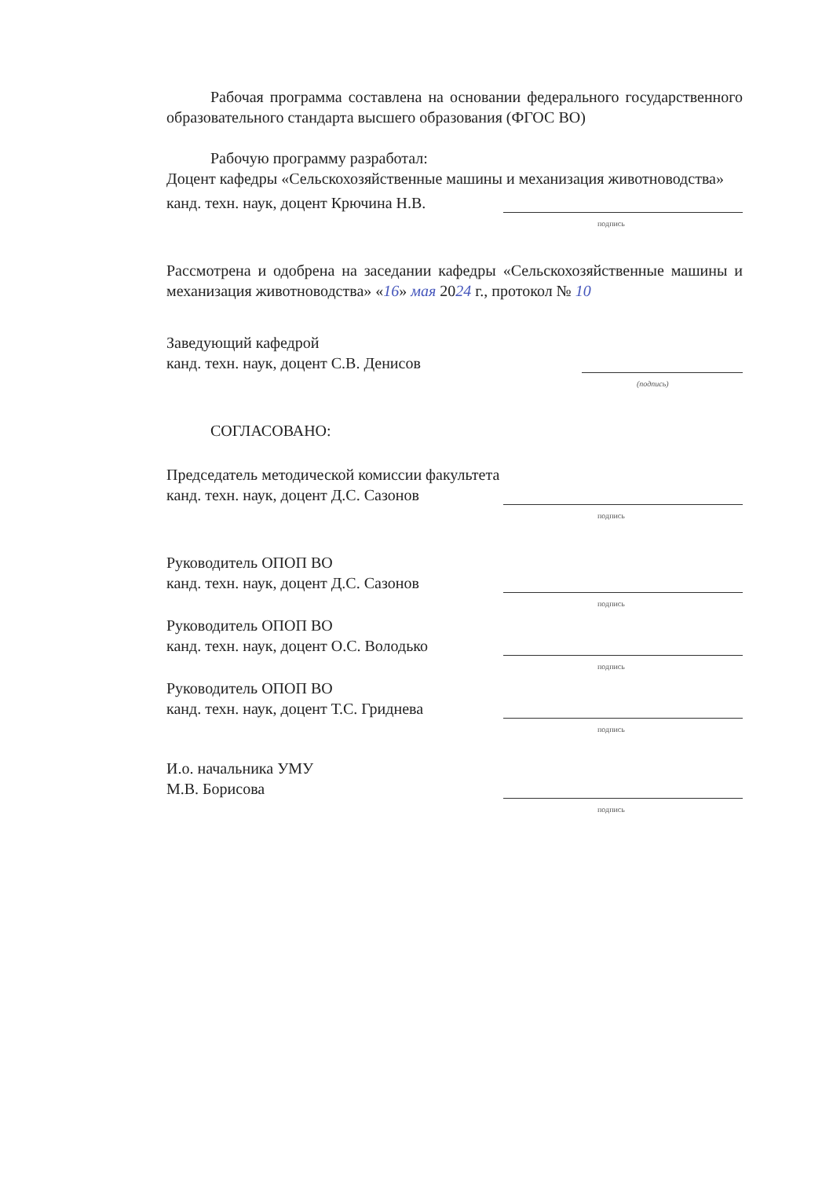Рабочая программа составлена на основании федерального государственного образовательного стандарта высшего образования (ФГОС ВО)
Рабочую программу разработал:
Доцент кафедры «Сельскохозяйственные машины и механизация животноводства»
канд. техн. наук, доцент Крючина Н.В.
подпись
Рассмотрена и одобрена на заседании кафедры «Сельскохозяйственные машины и механизация животноводства» «16» мая 2024 г., протокол № 10
Заведующий кафедрой
канд. техн. наук, доцент С.В. Денисов
(подпись)
СОГЛАСОВАНО:
Председатель методической комиссии факультета
канд. техн. наук, доцент Д.С. Сазонов
подпись
Руководитель ОПОП ВО
канд. техн. наук, доцент Д.С. Сазонов
подпись
Руководитель ОПОП ВО
канд. техн. наук, доцент О.С. Володько
подпись
Руководитель ОПОП ВО
канд. техн. наук, доцент Т.С. Гриднева
подпись
И.о. начальника УМУ
М.В. Борисова
подпись